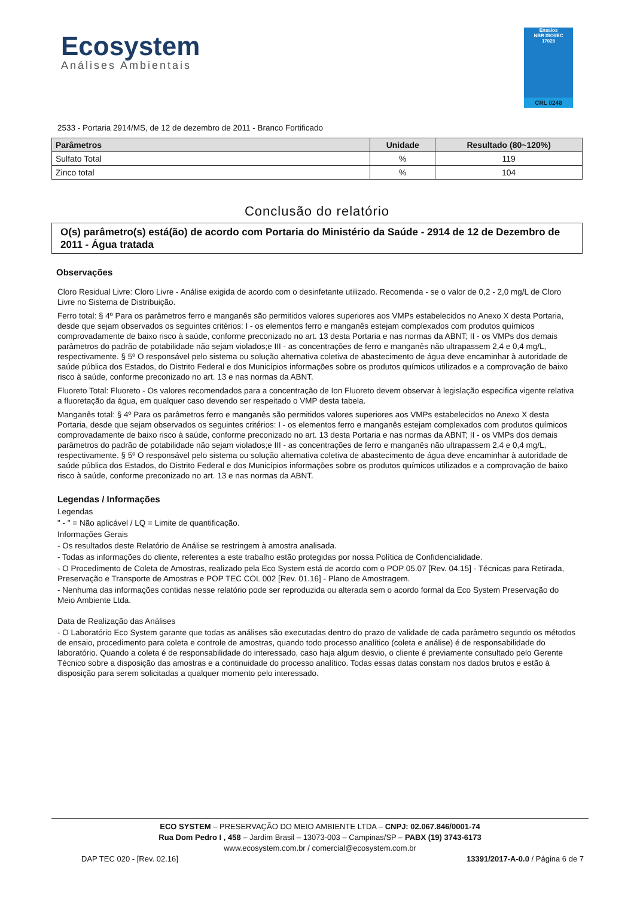Ecosystem
Análises Ambientais
Ensaios
NBR ISO/IEC
17025
CRL 0248
2533 - Portaria 2914/MS, de 12 de dezembro de 2011 - Branco Fortificado
| Parâmetros | Unidade | Resultado (80~120%) |
| --- | --- | --- |
| Sulfato Total | % | 119 |
| Zinco total | % | 104 |
Conclusão do relatório
O(s) parâmetro(s) está(ão) de acordo com Portaria do Ministério da Saúde - 2914 de 12 de Dezembro de 2011 - Água tratada
Observações
Cloro Residual Livre: Cloro Livre - Análise exigida de acordo com o desinfetante utilizado. Recomenda - se o valor de 0,2 - 2,0 mg/L de Cloro Livre no Sistema de Distribuição.
Ferro total: § 4º Para os parâmetros ferro e manganês são permitidos valores superiores aos VMPs estabelecidos no Anexo X desta Portaria, desde que sejam observados os seguintes critérios: I - os elementos ferro e manganês estejam complexados com produtos químicos comprovadamente de baixo risco à saúde, conforme preconizado no art. 13 desta Portaria e nas normas da ABNT; II - os VMPs dos demais parâmetros do padrão de potabilidade não sejam violados;e III - as concentrações de ferro e manganês não ultrapassem 2,4 e 0,4 mg/L, respectivamente. § 5º O responsável pelo sistema ou solução alternativa coletiva de abastecimento de água deve encaminhar à autoridade de saúde pública dos Estados, do Distrito Federal e dos Municípios informações sobre os produtos químicos utilizados e a comprovação de baixo risco à saúde, conforme preconizado no art. 13 e nas normas da ABNT.
Fluoreto Total: Fluoreto - Os valores recomendados para a concentração de Ion Fluoreto devem observar à legislação especifica vigente relativa a fluoretação da água, em qualquer caso devendo ser respeitado o VMP desta tabela.
Manganês total: § 4º Para os parâmetros ferro e manganês são permitidos valores superiores aos VMPs estabelecidos no Anexo X desta Portaria, desde que sejam observados os seguintes critérios: I - os elementos ferro e manganês estejam complexados com produtos químicos comprovadamente de baixo risco à saúde, conforme preconizado no art. 13 desta Portaria e nas normas da ABNT; II - os VMPs dos demais parâmetros do padrão de potabilidade não sejam violados;e III - as concentrações de ferro e manganês não ultrapassem 2,4 e 0,4 mg/L, respectivamente. § 5º O responsável pelo sistema ou solução alternativa coletiva de abastecimento de água deve encaminhar à autoridade de saúde pública dos Estados, do Distrito Federal e dos Municípios informações sobre os produtos químicos utilizados e a comprovação de baixo risco à saúde, conforme preconizado no art. 13 e nas normas da ABNT.
Legendas / Informações
Legendas
" - " = Não aplicável / LQ = Limite de quantificação.
Informações Gerais
- Os resultados deste Relatório de Análise se restringem à amostra analisada.
- Todas as informações do cliente, referentes a este trabalho estão protegidas por nossa Política de Confidencialidade.
- O Procedimento de Coleta de Amostras, realizado pela Eco System está de acordo com o POP 05.07 [Rev. 04.15] - Técnicas para Retirada, Preservação e Transporte de Amostras e POP TEC COL 002 [Rev. 01.16] - Plano de Amostragem.
- Nenhuma das informações contidas nesse relatório pode ser reproduzida ou alterada sem o acordo formal da Eco System Preservação do Meio Ambiente Ltda.
Data de Realização das Análises
- O Laboratório Eco System garante que todas as análises são executadas dentro do prazo de validade de cada parâmetro segundo os métodos de ensaio, procedimento para coleta e controle de amostras, quando todo processo analítico (coleta e análise) é de responsabilidade do laboratório. Quando a coleta é de responsabilidade do interessado, caso haja algum desvio, o cliente é previamente consultado pelo Gerente Técnico sobre a disposição das amostras e a continuidade do processo analítico. Todas essas datas constam nos dados brutos e estão á disposição para serem solicitadas a qualquer momento pelo interessado.
ECO SYSTEM – PRESERVAÇÃO DO MEIO AMBIENTE LTDA – CNPJ: 02.067.846/0001-74
Rua Dom Pedro I , 458 – Jardim Brasil – 13073-003 – Campinas/SP – PABX (19) 3743-6173
www.ecosystem.com.br / comercial@ecosystem.com.br
DAP TEC 020 - [Rev. 02.16] 13391/2017-A-0.0 / Página 6 de 7